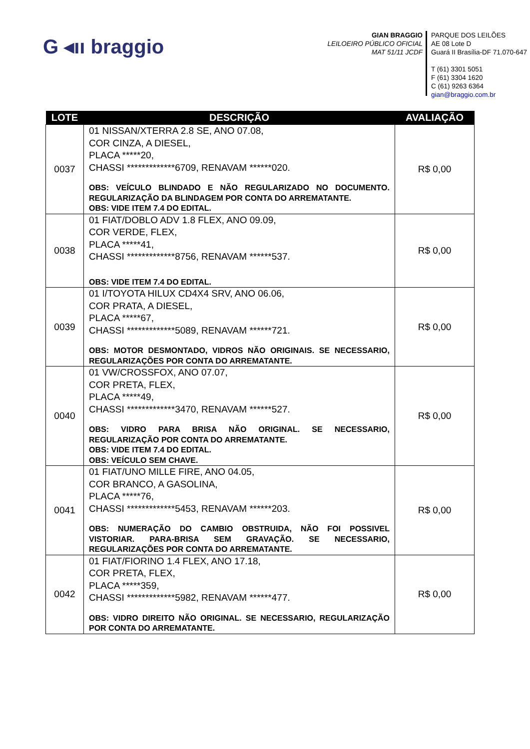G ◂ıı braggio
GIAN BRAGGIO
LEILOEIRO PÚBLICO OFICIAL
MAT 51/11 JCDF
PARQUE DOS LEILÕES
AE 08 Lote D
Guará II Brasília-DF 71.070-647
T (61) 3301 5051
F (61) 3304 1620
C (61) 9263 6364
gian@braggio.com.br
| LOTE | DESCRIÇÃO | AVALIAÇÃO |
| --- | --- | --- |
| 0037 | 01 NISSAN/XTERRA 2.8 SE, ANO 07.08, COR CINZA, A DIESEL, PLACA *****20, CHASSI *************6709, RENAVAM ******020. OBS: VEÍCULO BLINDADO E NÃO REGULARIZADO NO DOCUMENTO. REGULARIZAÇÃO DA BLINDAGEM POR CONTA DO ARREMATANTE. OBS: VIDE ITEM 7.4 DO EDITAL. | R$ 0,00 |
| 0038 | 01 FIAT/DOBLO ADV 1.8 FLEX, ANO 09.09, COR VERDE, FLEX, PLACA *****41, CHASSI *************8756, RENAVAM ******537. OBS: VIDE ITEM 7.4 DO EDITAL. | R$ 0,00 |
| 0039 | 01 I/TOYOTA HILUX CD4X4 SRV, ANO 06.06, COR PRATA, A DIESEL, PLACA *****67, CHASSI *************5089, RENAVAM ******721. OBS: MOTOR DESMONTADO, VIDROS NÃO ORIGINAIS. SE NECESSARIO, REGULARIZAÇÕES POR CONTA DO ARREMATANTE. | R$ 0,00 |
| 0040 | 01 VW/CROSSFOX, ANO 07.07, COR PRETA, FLEX, PLACA *****49, CHASSI *************3470, RENAVAM ******527. OBS: VIDRO PARA BRISA NÃO ORIGINAL. SE NECESSARIO, REGULARIZAÇÃO POR CONTA DO ARREMATANTE. OBS: VIDE ITEM 7.4 DO EDITAL. OBS: VEÍCULO SEM CHAVE. | R$ 0,00 |
| 0041 | 01 FIAT/UNO MILLE FIRE, ANO 04.05, COR BRANCO, A GASOLINA, PLACA *****76, CHASSI *************5453, RENAVAM ******203. OBS: NUMERAÇÃO DO CAMBIO OBSTRUIDA, NÃO FOI POSSIVEL VISTORIAR. PARA-BRISA SEM GRAVAÇÃO. SE NECESSARIO, REGULARIZAÇÕES POR CONTA DO ARREMATANTE. | R$ 0,00 |
| 0042 | 01 FIAT/FIORINO 1.4 FLEX, ANO 17.18, COR PRETA, FLEX, PLACA *****359, CHASSI *************5982, RENAVAM ******477. OBS: VIDRO DIREITO NÃO ORIGINAL. SE NECESSARIO, REGULARIZAÇÃO POR CONTA DO ARREMATANTE. | R$ 0,00 |